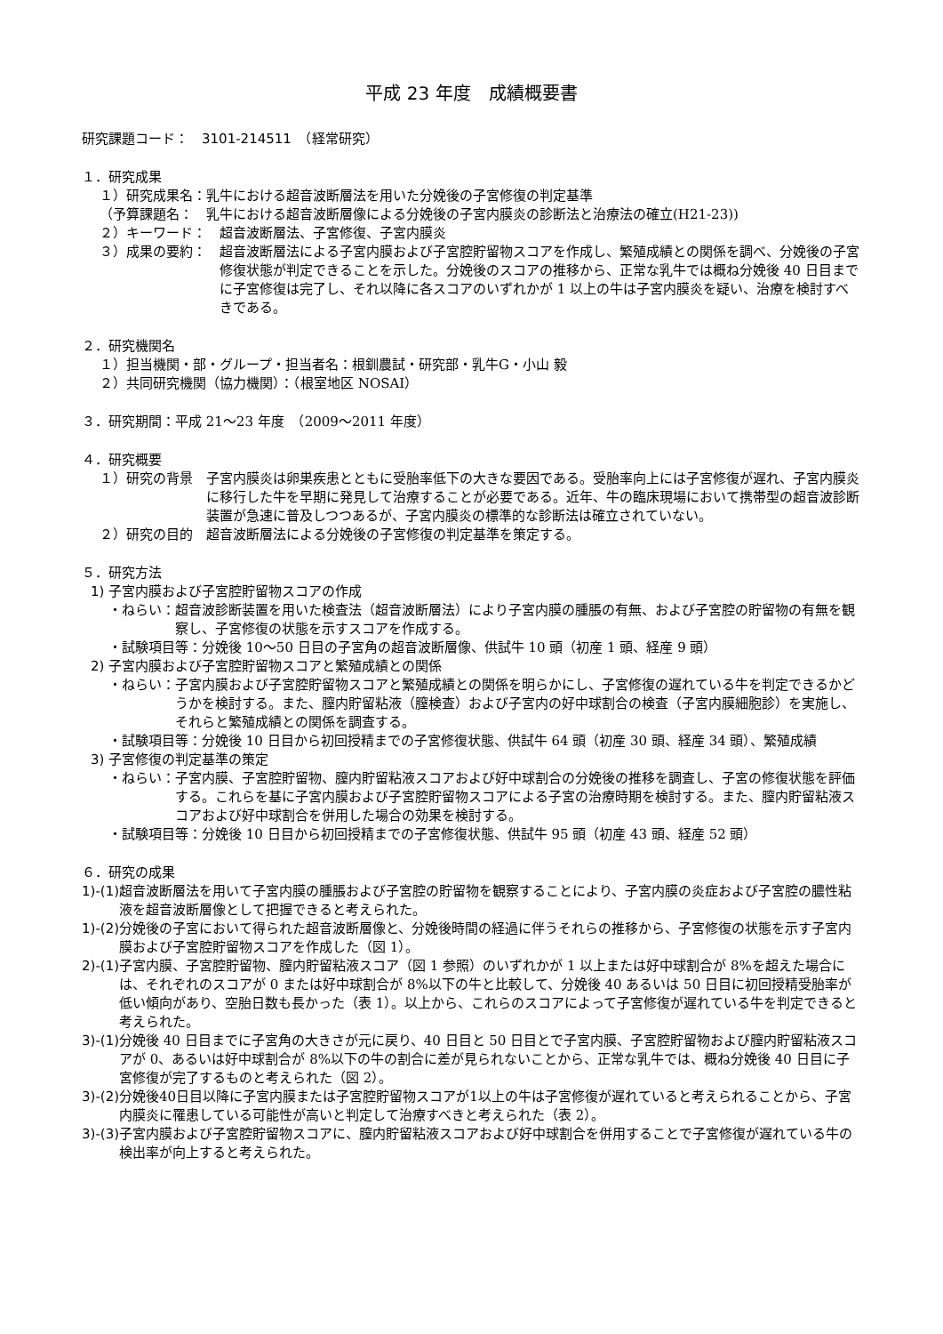平成 23 年度　成績概要書
研究課題コード：　3101-214511　（経常研究）
１．研究成果
１）研究成果名： 乳牛における超音波断層法を用いた分娩後の子宮修復の判定基準
（予算課題名：　乳牛における超音波断層像による分娩後の子宮内膜炎の診断法と治療法の確立(H21-23))
２）キーワード：　超音波断層法、子宮修復、子宮内膜炎
３）成果の要約：　超音波断層法による子宮内膜および子宮腔貯留物スコアを作成し、繁殖成績との関係を調べ、分娩後の子宮修復状態が判定できることを示した。分娩後のスコアの推移から、正常な乳牛では概ね分娩後 40 日目までに子宮修復は完了し、それ以降に各スコアのいずれかが 1 以上の牛は子宮内膜炎を疑い、治療を検討すべきである。
２．研究機関名
１）担当機関・部・グループ・担当者名：根釧農試・研究部・乳牛G・小山 毅
２）共同研究機関（協力機関）：（根室地区 NOSAI）
３．研究期間：平成 21～23 年度　（2009～2011 年度）
４．研究概要
１）研究の背景　子宮内膜炎は卵巣疾患とともに受胎率低下の大きな要因である。受胎率向上には子宮修復が遅れ、子宮内膜炎に移行した牛を早期に発見して治療することが必要である。近年、牛の臨床現場において携帯型の超音波診断装置が急速に普及しつつあるが、子宮内膜炎の標準的な診断法は確立されていない。
２）研究の目的　超音波断層法による分娩後の子宮修復の判定基準を策定する。
５．研究方法
1) 子宮内膜および子宮腔貯留物スコアの作成
・ねらい： 超音波診断装置を用いた検査法（超音波断層法）により子宮内膜の腫脹の有無、および子宮腔の貯留物の有無を観察し、子宮修復の状態を示すスコアを作成する。
・試験項目等： 分娩後 10～50 日目の子宮角の超音波断層像、供試牛 10 頭（初産 1 頭、経産 9 頭）
2) 子宮内膜および子宮腔貯留物スコアと繁殖成績との関係
・ねらい： 子宮内膜および子宮腔貯留物スコアと繁殖成績との関係を明らかにし、子宮修復の遅れている牛を判定できるかどうかを検討する。また、膣内貯留粘液（膣検査）および子宮内の好中球割合の検査（子宮内膜細胞診）を実施し、それらと繁殖成績との関係を調査する。
・試験項目等： 分娩後 10 日目から初回授精までの子宮修復状態、供試牛 64 頭（初産 30 頭、経産 34 頭）、繁殖成績
3) 子宮修復の判定基準の策定
・ねらい： 子宮内膜、子宮腔貯留物、膣内貯留粘液スコアおよび好中球割合の分娩後の推移を調査し、子宮の修復状態を評価する。これらを基に子宮内膜および子宮腔貯留物スコアによる子宮の治療時期を検討する。また、膣内貯留粘液スコアおよび好中球割合を併用した場合の効果を検討する。
・試験項目等： 分娩後 10 日目から初回授精までの子宮修復状態、供試牛 95 頭（初産 43 頭、経産 52 頭）
６．研究の成果
1)-(1) 超音波断層法を用いて子宮内膜の腫脹および子宮腔の貯留物を観察することにより、子宮内膜の炎症および子宮腔の膿性粘液を超音波断層像として把握できると考えられた。
1)-(2) 分娩後の子宮において得られた超音波断層像と、分娩後時間の経過に伴うそれらの推移から、子宮修復の状態を示す子宮内膜および子宮腔貯留物スコアを作成した（図 1）。
2)-(1) 子宮内膜、子宮腔貯留物、膣内貯留粘液スコア（図 1 参照）のいずれかが 1 以上または好中球割合が 8%を超えた場合には、それぞれのスコアが 0 または好中球割合が 8%以下の牛と比較して、分娩後 40 あるいは 50 日目に初回授精受胎率が低い傾向があり、空胎日数も長かった（表 1）。以上から、これらのスコアによって子宮修復が遅れている牛を判定できると考えられた。
3)-(1) 分娩後 40 日目までに子宮角の大きさが元に戻り、40 日目と 50 日目とで子宮内膜、子宮腔貯留物および膣内貯留粘液スコアが 0、あるいは好中球割合が 8%以下の牛の割合に差が見られないことから、正常な乳牛では、概ね分娩後 40 日目に子宮修復が完了するものと考えられた（図 2）。
3)-(2) 分娩後40日目以降に子宮内膜または子宮腔貯留物スコアが1以上の牛は子宮修復が遅れていると考えられることから、子宮内膜炎に罹患している可能性が高いと判定して治療すべきと考えられた（表 2）。
3)-(3) 子宮内膜および子宮腔貯留物スコアに、膣内貯留粘液スコアおよび好中球割合を併用することで子宮修復が遅れている牛の検出率が向上すると考えられた。